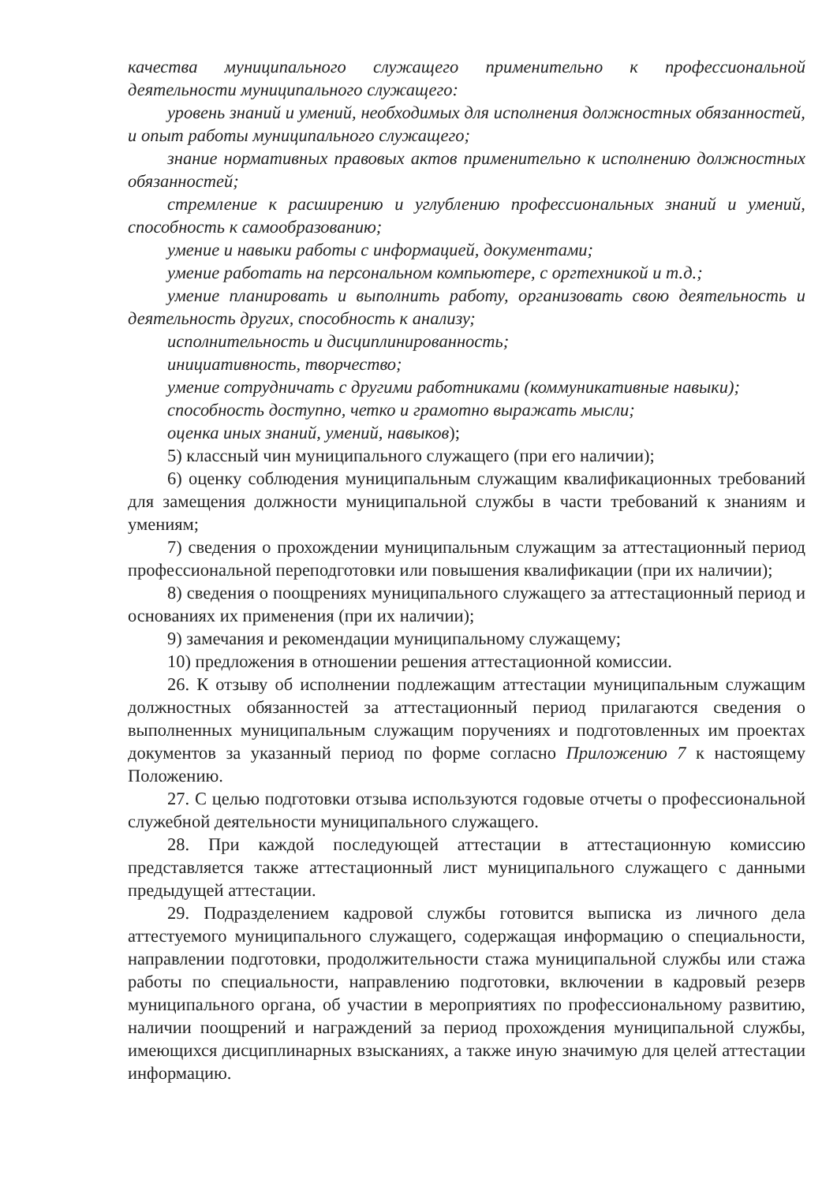качества муниципального служащего применительно к профессиональной деятельности муниципального служащего:
уровень знаний и умений, необходимых для исполнения должностных обязанностей, и опыт работы муниципального служащего;
знание нормативных правовых актов применительно к исполнению должностных обязанностей;
стремление к расширению и углублению профессиональных знаний и умений, способность к самообразованию;
умение и навыки работы с информацией, документами;
умение работать на персональном компьютере, с оргтехникой и т.д.;
умение планировать и выполнить работу, организовать свою деятельность и деятельность других, способность к анализу;
исполнительность и дисциплинированность;
инициативность, творчество;
умение сотрудничать с другими работниками (коммуникативные навыки);
способность доступно, четко и грамотно выражать мысли;
оценка иных знаний, умений, навыков);
5) классный чин муниципального служащего (при его наличии);
6) оценку соблюдения муниципальным служащим квалификационных требований для замещения должности муниципальной службы в части требований к знаниям и умениям;
7) сведения о прохождении муниципальным служащим за аттестационный период профессиональной переподготовки или повышения квалификации (при их наличии);
8) сведения о поощрениях муниципального служащего за аттестационный период и основаниях их применения (при их наличии);
9) замечания и рекомендации муниципальному служащему;
10) предложения в отношении решения аттестационной комиссии.
26. К отзыву об исполнении подлежащим аттестации муниципальным служащим должностных обязанностей за аттестационный период прилагаются сведения о выполненных муниципальным служащим поручениях и подготовленных им проектах документов за указанный период по форме согласно Приложению 7 к настоящему Положению.
27. С целью подготовки отзыва используются годовые отчеты о профессиональной служебной деятельности муниципального служащего.
28. При каждой последующей аттестации в аттестационную комиссию представляется также аттестационный лист муниципального служащего с данными предыдущей аттестации.
29. Подразделением кадровой службы готовится выписка из личного дела аттестуемого муниципального служащего, содержащая информацию о специальности, направлении подготовки, продолжительности стажа муниципальной службы или стажа работы по специальности, направлению подготовки, включении в кадровый резерв муниципального органа, об участии в мероприятиях по профессиональному развитию, наличии поощрений и награждений за период прохождения муниципальной службы, имеющихся дисциплинарных взысканиях, а также иную значимую для целей аттестации информацию.